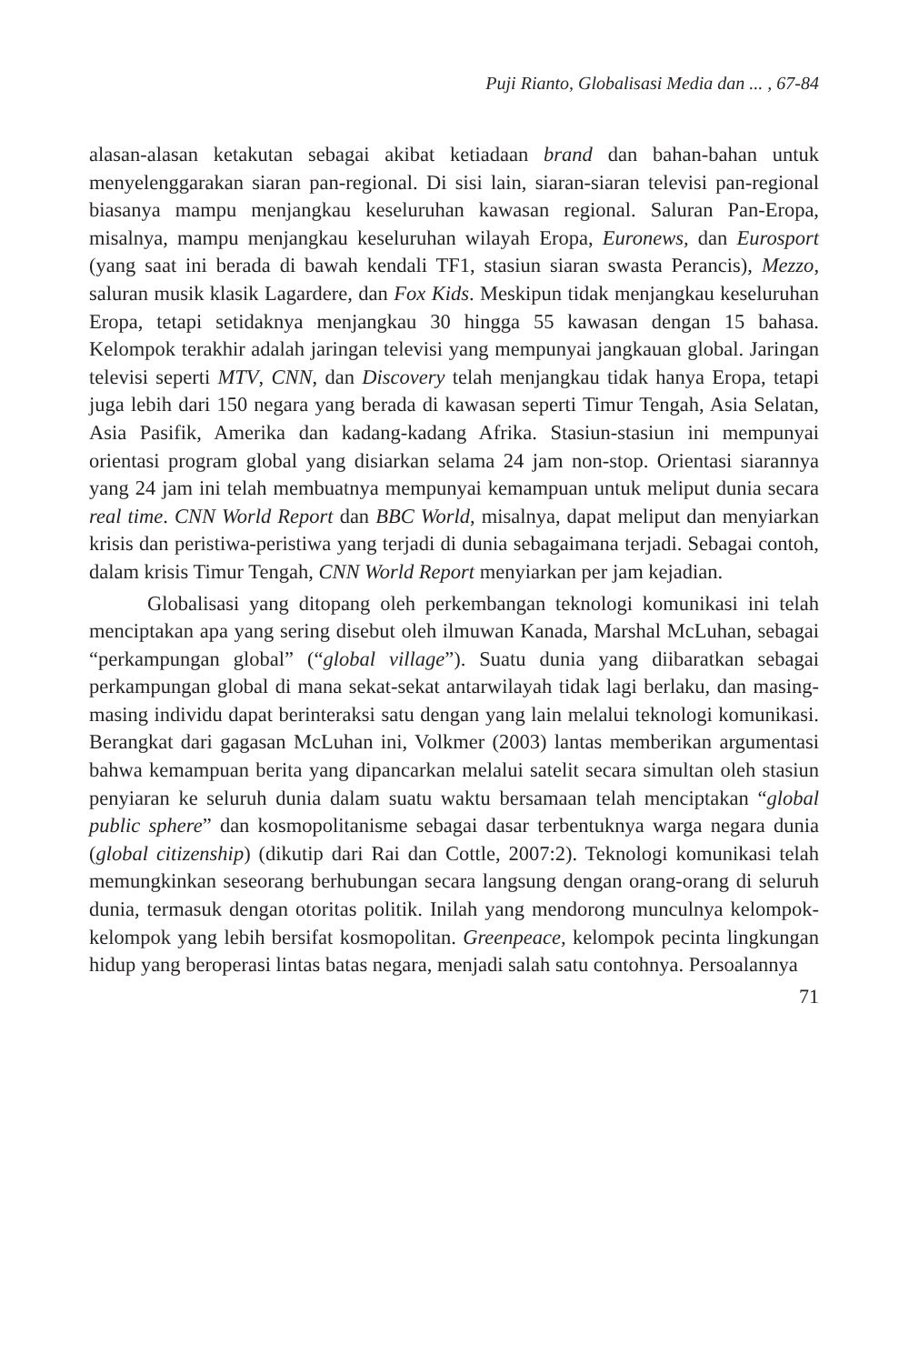Puji Rianto, Globalisasi Media dan ... , 67-84
alasan-alasan ketakutan sebagai akibat ketiadaan brand dan bahan-bahan untuk menyelenggarakan siaran pan-regional. Di sisi lain, siaran-siaran televisi pan-regional biasanya mampu menjangkau keseluruhan kawasan regional. Saluran Pan-Eropa, misalnya, mampu menjangkau keseluruhan wilayah Eropa, Euronews, dan Eurosport (yang saat ini berada di bawah kendali TF1, stasiun siaran swasta Perancis), Mezzo, saluran musik klasik Lagardere, dan Fox Kids. Meskipun tidak menjangkau keseluruhan Eropa, tetapi setidaknya menjangkau 30 hingga 55 kawasan dengan 15 bahasa. Kelompok terakhir adalah jaringan televisi yang mempunyai jangkauan global. Jaringan televisi seperti MTV, CNN, dan Discovery telah menjangkau tidak hanya Eropa, tetapi juga lebih dari 150 negara yang berada di kawasan seperti Timur Tengah, Asia Selatan, Asia Pasifik, Amerika dan kadang-kadang Afrika. Stasiun-stasiun ini mempunyai orientasi program global yang disiarkan selama 24 jam non-stop. Orientasi siarannya yang 24 jam ini telah membuatnya mempunyai kemampuan untuk meliput dunia secara real time. CNN World Report dan BBC World, misalnya, dapat meliput dan menyiarkan krisis dan peristiwa-peristiwa yang terjadi di dunia sebagaimana terjadi. Sebagai contoh, dalam krisis Timur Tengah, CNN World Report menyiarkan per jam kejadian.
Globalisasi yang ditopang oleh perkembangan teknologi komunikasi ini telah menciptakan apa yang sering disebut oleh ilmuwan Kanada, Marshal McLuhan, sebagai “perkampungan global” (“global village”). Suatu dunia yang diibaratkan sebagai perkampungan global di mana sekat-sekat antarwilayah tidak lagi berlaku, dan masing-masing individu dapat berinteraksi satu dengan yang lain melalui teknologi komunikasi. Berangkat dari gagasan McLuhan ini, Volkmer (2003) lantas memberikan argumentasi bahwa kemampuan berita yang dipancarkan melalui satelit secara simultan oleh stasiun penyiaran ke seluruh dunia dalam suatu waktu bersamaan telah menciptakan “global public sphere” dan kosmopolitanisme sebagai dasar terbentuknya warga negara dunia (global citizenship) (dikutip dari Rai dan Cottle, 2007:2). Teknologi komunikasi telah memungkinkan seseorang berhubungan secara langsung dengan orang-orang di seluruh dunia, termasuk dengan otoritas politik. Inilah yang mendorong munculnya kelompok-kelompok yang lebih bersifat kosmopolitan. Greenpeace, kelompok pecinta lingkungan hidup yang beroperasi lintas batas negara, menjadi salah satu contohnya. Persoalannya
71